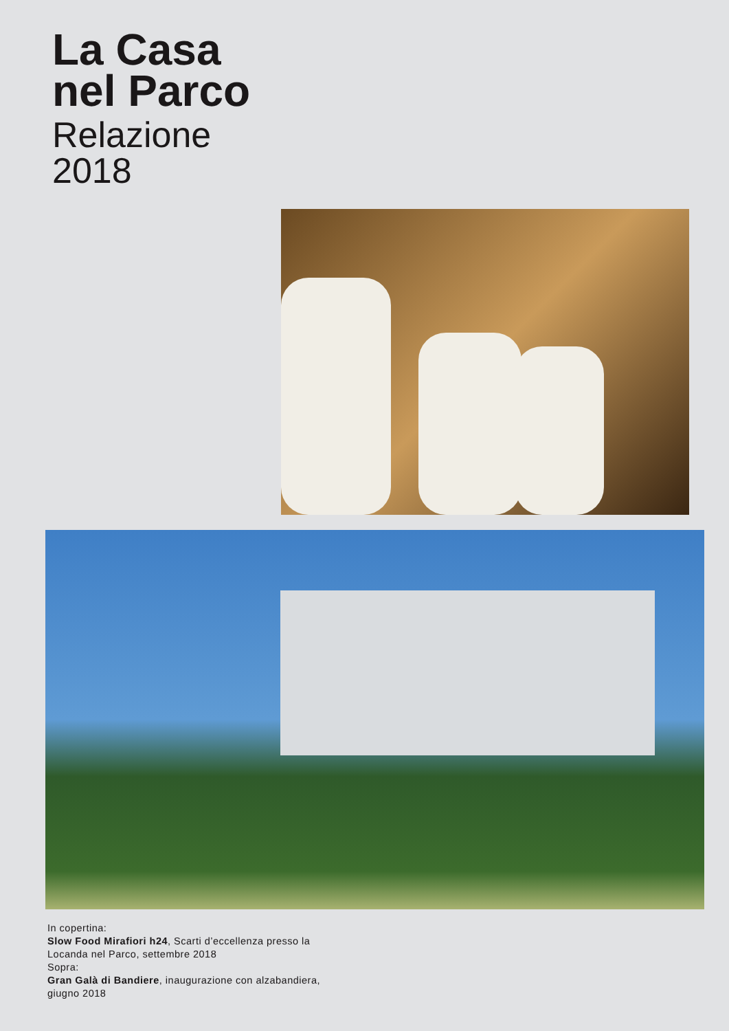La Casa
nel Parco
Relazione
2018
In copertina:
Slow Food Mirafiori h24, Scarti d’eccellenza presso la
Locanda nel Parco, settembre 2018
Sopra:
Gran Galà di Bandiere, inaugurazione con alzabandiera,
giugno 2018